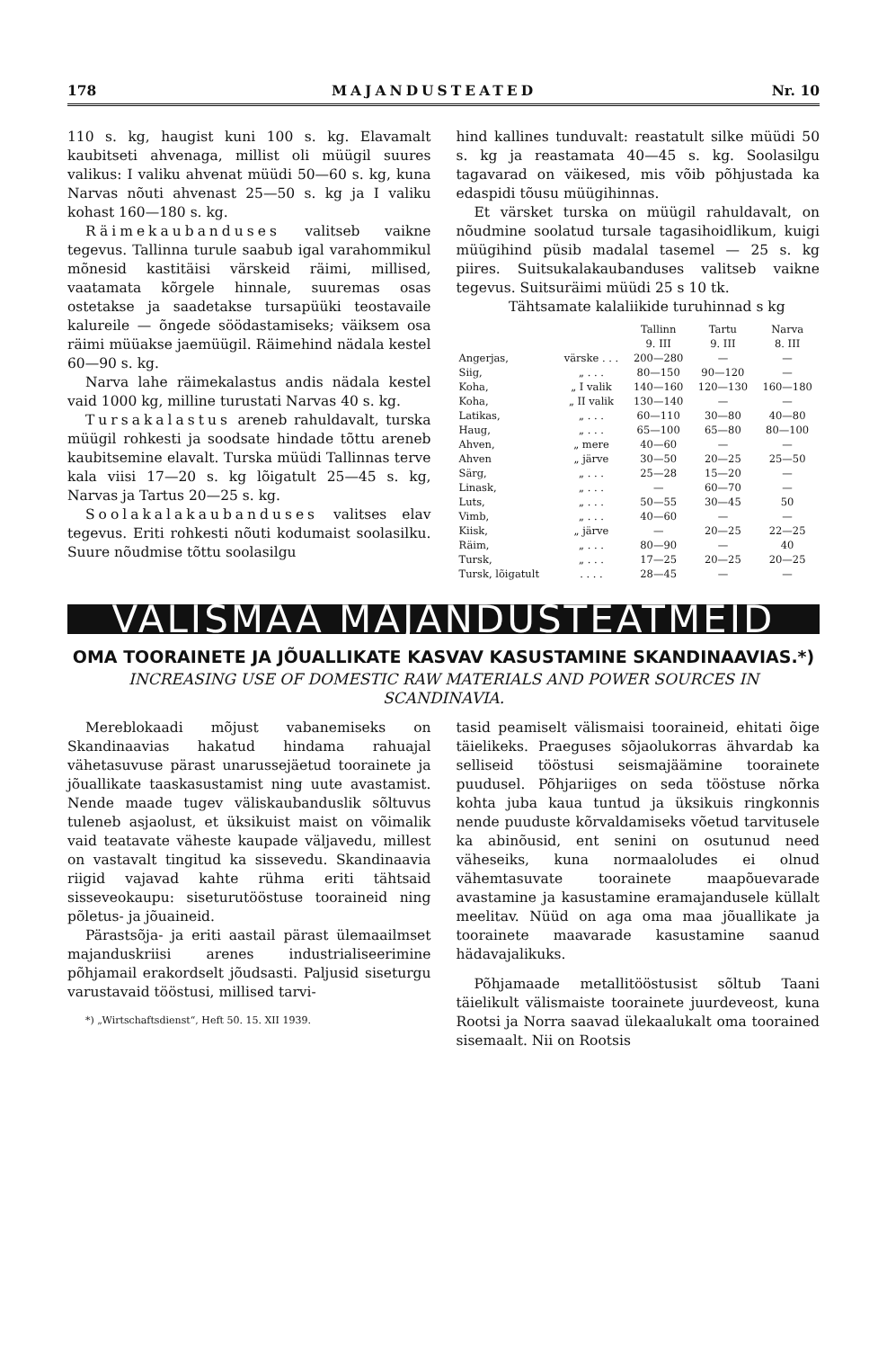178 MAJANDUSTEATED Nr. 10
110 s. kg, haugist kuni 100 s. kg. Elavamalt kaubitseti ahvenaga, millist oli müügil suures valikus: I valiku ahvenat müüdi 50—60 s. kg, kuna Narvas nõuti ahvenast 25—50 s. kg ja I valiku kohast 160—180 s. kg.
Räimekaubanduses valitseb vaikne tegevus. Tallinna turule saabub igal varahommikul mõnesid kastitäisi värskeid räimi, millised, vaatamata kõrgele hinnale, suuremas osas ostetakse ja saadetakse tursapüüki teostavaile kalureile — õngede söödastamiseks; väiksem osa räimi müüakse jaemüügil. Räimehind nädala kestel 60—90 s. kg.
Narva lahe räimekalastus andis nädala kestel vaid 1000 kg, milline turustati Narvas 40 s. kg.
Tursakalastus areneb rahuldavalt, turska müügil rohkesti ja soodsate hindade tõttu areneb kaubitsemine elavalt. Turska müüdi Tallinnas terve kala viisi 17—20 s. kg lõigatult 25—45 s. kg, Narvas ja Tartus 20—25 s. kg.
Soolakalakaubanduses valitses elav tegevus. Eriti rohkesti nõuti kodumaist soolasilku. Suure nõudmise tõttu soolasilgu
hind kallines tunduvalt: reastatult silke müüdi 50 s. kg ja reastamata 40—45 s. kg. Soolasilgu tagavarad on väikesed, mis võib põhjustada ka edaspidi tõusu müügihinnas.
Et värsket turska on müügil rahuldavalt, on nõudmine soolatud tursale tagasihoidlikum, kuigi müügihind püsib madalal tasemel — 25 s. kg piires. Suitsukalakaubanduses valitseb vaikne tegevus. Suitsuräimi müüdi 25 s 10 tk.
Tähtsamate kalaliikide turuhinnad s kg
| | | Tallinn 9. III | Tartu 9. III | Narva 8. III |
| --- | --- | --- | --- | --- |
| Angerjas, | värske . . . | 200—280 | — | — |
| Siig, | „ . . . | 80—150 | 90—120 | — |
| Koha, | „ I valik | 140—160 | 120—130 | 160—180 |
| Koha, | „ II valik | 130—140 | — | — |
| Latikas, | „ . . . | 60—110 | 30—80 | 40—80 |
| Haug, | „ . . . | 65—100 | 65—80 | 80—100 |
| Ahven, | „ mere | 40—60 | — | — |
| Ahven | „ järve | 30—50 | 20—25 | 25—50 |
| Särg, | „ . . . | 25—28 | 15—20 | — |
| Linask, | „ . . . | — | 60—70 | — |
| Luts, | „ . . . | 50—55 | 30—45 | 50 |
| Vimb, | „ . . . | 40—60 | — | — |
| Kiisk, | „ järve | — | 20—25 | 22—25 |
| Räim, | „ . . . | 80—90 | — | 40 |
| Tursk, | „ . . . | 17—25 | 20—25 | 20—25 |
| Tursk, lõigatult | . . . . | 28—45 | — | — |
VÄLISMAA MAJANDUSTEATMEID
OMA TOORAINETE JA JÕUALLIKATE KASVAV KASUSTAMINE SKANDINAAVIAS.*)
INCREASING USE OF DOMESTIC RAW MATERIALS AND POWER SOURCES IN SCANDINAVIA.
Mereblokaadi mõjust vabanemiseks on Skandinaavias hakatud hindama rahuajal vähetasuvuse pärast unarussejäetud toorainete ja jõuallikate taaskasustamist ning uute avastamist. Nende maade tugev väliskaubanduslik sõltuvus tuleneb asjaolust, et üksikuist maist on võimalik vaid teatavate väheste kaupade väljavedu, millest on vastavalt tingitud ka sissevedu. Skandinaavia riigid vajavad kahte rühma eriti tähtsaid sisseveokaupu: siseturutööstuse tooraineid ning põletus- ja jõuaineid.
Pärastsõja- ja eriti aastail pärast ülemaailmset majanduskriisi arenes industrialiseerimine põhjamail erakordselt jõudsasti. Paljusid siseturgu varustavaid tööstusi, millised tarvi-
*) „Wirtschaftsdienst“, Heft 50. 15. XII 1939.
tasid peamiselt välismaisi tooraineid, ehitati õige täielikeks. Praeguses sõjaolukorras ähvardab ka selliseid tööstusi seismajäämine toorainete puudusel. Põhjariiges on seda tööstuse nõrka kohta juba kaua tuntud ja üksikuis ringkonnis nende puuduste kõrvaldamiseks võetud tarvitusele ka abinõusid, ent senini on osutunud need väheseiks, kuna normaaloludes ei olnud vähemtasuvate toorainete maapõuevarade avastamine ja kasustamine eramajandusele küllalt meelitav. Nüüd on aga oma maa jõuallikate ja toorainete maavarade kasustamine saanud hädavajalikuks.
Põhjamaade metallitööstusist sõltub Taani täielikult välismaiste toorainete juurdeveost, kuna Rootsi ja Norra saavad ülekaalukalt oma toorained sisemaalt. Nii on Rootsis